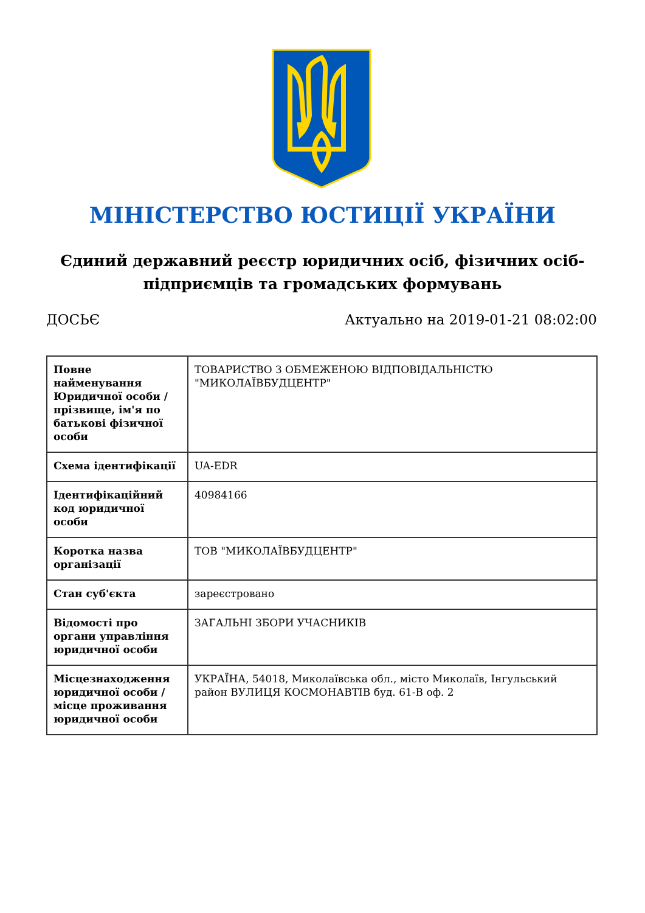МІНІСТЕРСТВО ЮСТИЦІЇ УКРАЇНИ
Єдиний державний реєстр юридичних осіб, фізичних осіб-підприємців та громадських формувань
ДОСЬЄ Актуально на 2019-01-21 08:02:00
| Повне найменування Юридичної особи / прізвище, ім'я по батькові фізичної особи | ТОВАРИСТВО З ОБМЕЖЕНОЮ ВІДПОВІДАЛЬНІСТЮ "МИКОЛАЇВБУДЦЕНТР" |
| Схема ідентифікації | UA-EDR |
| Ідентифікаційний код юридичної особи | 40984166 |
| Коротка назва організації | ТОВ "МИКОЛАЇВБУДЦЕНТР" |
| Стан суб'єкта | зареєстровано |
| Відомості про органи управління юридичної особи | ЗАГАЛЬНІ ЗБОРИ УЧАСНИКІВ |
| Місцезнаходження юридичної особи / місце проживання юридичної особи | УКРАЇНА, 54018, Миколаївська обл., місто Миколаїв, Інгульський район ВУЛИЦЯ КОСМОНАВТІВ буд. 61-В оф. 2 |